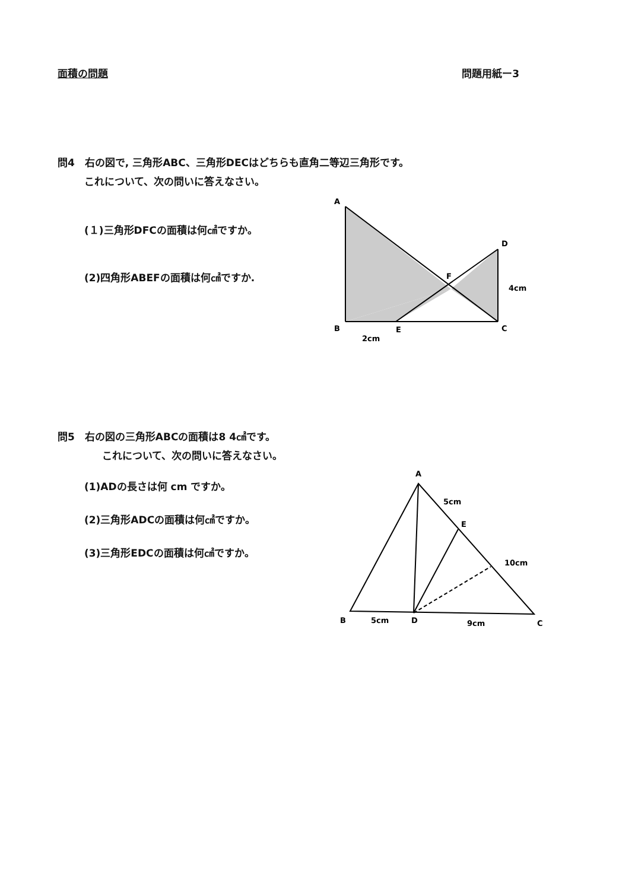面積の問題 問題用紙ー3
問4　右の図で, 三角形ABC、三角形DECはどちらも直角二等辺三角形です。
これについて、次の問いに答えなさい。
(１)三角形DFCの面積は何㎠ですか。
(2)四角形ABEFの面積は何㎠ですか.
A
D
F
4cm
B
E
C
2cm
問5　右の図の三角形ABCの面積は8 4㎠です。
これについて、次の問いに答えなさい。
(1)ADの長さは何 cm ですか。
(2)三角形ADCの面積は何㎠ですか。
(3)三角形EDCの面積は何㎠ですか。
A
5cm
E
10cm
B
5cm
D
9cm
C